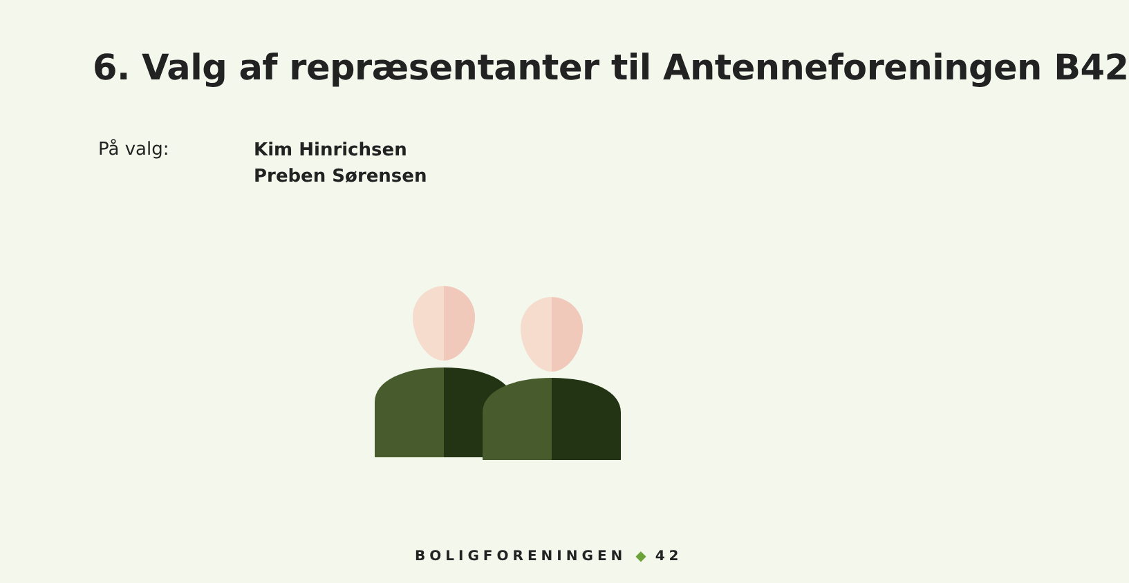6. Valg af repræsentanter til Antenneforeningen B42
På valg:
Kim Hinrichsen
Preben Sørensen
BOLIGFORENINGEN ◆ 42